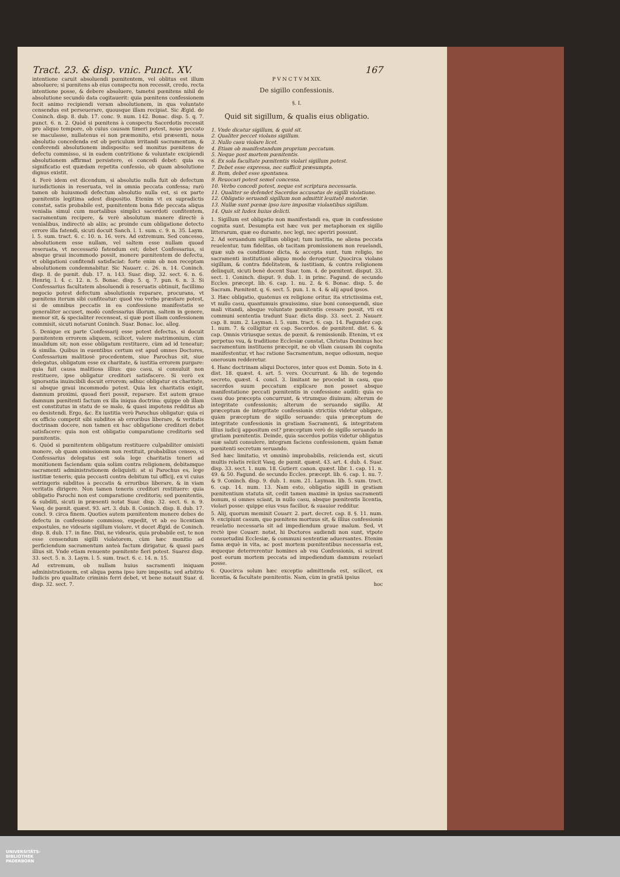Tract. 23. & disp. vnic. Punct. XV. 167
intentione caruit absoluendi pœnitentem, vel oblitus est illum absoluere; si pœnitens ab eius conspectu non recessit, credo, recta intentione posse, & debere absoluere, tametsi pœnitens nihil de absolutione secundò data cogitauerit: quia pœnitens confessionem fecit animo recipiendi veram absolutionem, in qua voluntate censendus est perseuerare, quousque illam recipiat. Sic Ægid. de Coninch. disp. 8. dub. 17. conc. 9. num. 142. Bonac. disp. 5. q. 7. punct. 6. n. 2. Quòd si pœnitens à conspectu Sacerdotis recessit pro aliquo tempore, ob cuius causam timeri potest, nouo peccato se maculasse, nullatenus ei non præmonito, etsi præsenti, noua absolutio concedenda est ob periculum irritandi sacramentum, & conferendi absolutionem indisposito: sed monitus pœnitens de defectu commisso, si in eadem contritione & voluntate excipiendi absolutionem affirmat persistere, ei concedi debet: quia ea significatio est quædam repetita confessio, ob quam absolutione dignus existit.
4. Ferè idem est dicendum, si absolutio nulla fuit ob defectum iurisdictionis in reseruata, vel in omnia peccata confessa; rarò tamen ob huiusmodi defectum absolutio nulla est, si ex parte pœnitentis legitima adest dispositio. Etenim vt ex supradictis constat, satis probabile est, pœnitentem bona fide peccata aliqua venialia simul cum mortalibus simplici sacerdoti confitentem, sacramentum recipere, & verè absolutum manere directè à venialibus, indirectè ab aliis; ac proinde cum obligatione detecto errore illa fatendi, sicuti docuit Sanch. l. 1. sum. c. 9. n. 35. Laym. l. 5. sum. tract. 6. c. 10. n. 16. vers. Ad extremum. Sed concesso, absolutionem esse nullam, vel saltem esse nullam quoad reseruata, vt necessariò fatendum est; debet Confessarius, si absque graui incommodo possit, monere pœnitentem de defectu, vt obligationi confitendi satisfaciat: forte enim ob non receptam absolutionem condemnabitur. Sic Nauarr. c. 26. n. 14. Coninch. disp. 8. de pœnit. dub. 17. n. 143. Suar. disp. 32. sect. 6. n. 6. Henriq. l. 4. c. 12. n. 5. Bonac. disp. 5. q. 7. pun. 6. n. 3. Si Confessarius facultatem absoluendi à reseruatis obtinuit, facillimo negocio potest defectum absolutionis reparare, procurans, vt pœnitens iterum sibi confiteatur: quod vno verbo præstare potest, si de omnibus peccatis in ea confessione manifestatis se generaliter accuset, modò confessarius illorum, saltem in genere, memor sit, & specialiter recenseat, si quæ post illam confessionem commisit, sicuti notarunt Coninch. Suar. Bonac. loc. alleg.
5. Denique ex parte Confessarij esse potest defectus, si docuit pœnitentem errorem aliquem, scilicet, valere matrimonium, cùm inualidum sit; non esse obligatum restituere, cùm ad id teneatur; & similia. Quibus in euentibus certum est apud omnes Doctores, Confessarium malitiosè procedentem, siue Parochus sit, siue delegatus, obligatum esse ex charitate, & iustitia errorem purgare: quia fuit causa malitiosa illius: quo casu, si consuluit non restituere, ipse obligatur creditori satisfacere. Si verò ex ignorantia inuincibili docuit errorem; adhuc obligatur ex charitate, si absque graui incommodo potest. Quia lex charitatis exigit, damnum proximi, quoad fieri possit, reparare. Est autem graue damnum pœnitenti factum ex illa iniqua doctrina: quippe ob illam est constitutus in statu de se malo, & quasi impotens redditus ab eo desistendi. Ergo, &c. Ex iustitia verò Parochus obligatur: quia ei ex officio competit sibi subditos ab erroribus liberare, & veritatis doctrinam docere, non tamen ex hac obligatione creditori debet satisfacere: quia non est obligatio comparatione creditoris sed pœnitentis.
6. Quòd si pœnitentem obligatum restituere culpabiliter omisisti monere, ob quam omissionem non restituit, probabilius censeo, si Confessarius delegatus est sola lege charitatis teneri ad monitionem faciendam: quia solùm contra religionem, debitamque sacramenti administrationem deliquisti: at si Parochus es, lege iustitiæ teneris; quia peccasti contra debitum tui officij, ex vi cuius astringeris subditos à peccatis & erroribus liberare, & in viam veritatis dirigere. Non tamen teneris creditori restituere: quia obligatio Parochi non est comparatione creditoris; sed pœnitentis, & subditi, sicuti in præsenti notat Suar. disp. 32. sect. 6. n. 9. Vasq. de pœnit. quæst. 93. art. 3. dub. 8. Coninch. disp. 8. dub. 17. concl. 9. circa finem. Quoties autem pœnitentem monere debes de defectu in confessione commisso, expedit, vt ab eo licentiam expostules, ne videaris sigillum violare, vt docet Ægid. de Coninch. disp. 8. dub. 17. in fine. Dixi, ne videaris, quia probabile est, te non esse censendum sigilli violatorem, cùm hæc monitio ad perficiendum sacramentum anteà factum dirigatur, & quasi pars illius sit. Vnde etiam renuente pœnitente fieri potest. Suarez disp. 33. sect. 5. n. 3. Laym. l. 5. sum. tract. 6. c. 14. n. 15.
Ad extremum, ob nullam huius sacramenti iniquam administrationem, est aliqua pœna ipso iure imposita; sed arbitrio Iudicis pro qualitate criminis ferri debet, vt bene notauit Suar. d. disp. 32. sect. 7.
P V N C T V M XIX.
De sigillo confessionis.
§. I.
Quid sit sigillum, & qualis eius obligatio.
1. Vnde dicatur sigillum, & quid sit.
2. Qualiter peccet violans sigillum.
3. Nullo casu violare licet.
4. Etiam ob manifestandum proprium peccatum.
5. Neque post mortem pœnitentis.
6. Ex sola facultate pœnitentis violari sigillum potest.
7. Debet esse expressa, nec sufficit præsumpta.
8. Item, debet esse spontanea.
9. Reuocari potest semel concessa.
10. Verbo concedi potest, neque est scriptura necessaria.
11. Qualiter se defendet Sacerdos accusatus de sigilli violatione.
12. Obligatio seruandi sigillum non admittit leuitatē materiæ.
13. Nullæ sunt pœnæ ipso iure impositæ violantibus sigillum.
14. Quis sit Iudex huius delicti.
1. Sigillum est obligatio non manifestandi ea, quæ in confessione cognita sunt. Desumpta est hæc vox per metaphoram ex sigillo litterarum, quæ eo durante, nec legi, nec aperiri possunt.
2. Ad seruandum sigillum obligat; tum iustitia, ne aliena peccata reuelentur, tum fidelitas, ob tacitam promissionem non reuelandi, quæ sub ea conditione dicta, & accepta sunt, tum religio, ne sacramenti institutioni aliquo modo derogetur. Quocirca violans sigillum, & contra fidelitatem, & iustitiam, & contra religionem delinquit, sicuti benè docent Suar. tom. 4. de pœnitent. disput. 33. sect. 1. Coninch. disput. 9. dub. 1. in princ. Fagund. de secundo Eccles. præcept. lib. 6. cap. 1. nu. 2. & 6. Bonac. disp. 5. de Sacram. Pœnitent. q. 6. sect. 5. pun. 1. n. 4. & alij apud ipsos.
3. Hæc obligatio, quatenus ex religione oritur, ita strictissima est, vt nullo casu, quantumuis grauissimo, siue boni consequendi, siue mali vitandi, absque voluntate pœnitentis cessare possit, vti ex communi sententia tradunt Suar. dicta disp. 33. sect. 2. Nauarr. cap. 8. num. 2. Layman. l. 5. sum. tract. 6. cap. 14. Fagundez cap. 1. num. 7. & colligitur ex cap. Sacerdos. de pœnitent. dist. 6. & cap. Omnis vtriusque sexus. de pœnit. & remissionib. Etenim, vt ex perpetuo vsu, & traditione Ecclesiæ constat, Christus Dominus hoc sacramentum instituens præcepit, ne ob vllam causam ibi cognita manifestentur, vt hac ratione Sacramentum, neque odiosum, neque onerosum redderetur.
4. Hanc doctrinam aliqui Doctores, inter quos est Domin. Soto in 4. dist. 18. quæst. 4. art. 5. vers. Occurrunt. & lib. de tegendo secreto, quæst. 4. concl. 3. limitant ne procedat in casu, quo sacerdos suum peccatum explicare non posset absque manifestatione peccati pœnitentis in confessione auditi: quia eo casu duo præcepta concurrunt, & vtrumque diuinum; alterum de integritate confessionis; alterum de seruando sigillo. At præceptum de integritate confessionis strictiùs videtur obligare, quàm præceptum de sigillo seruando: quia præceptum de integritate confessionis in gratiam Sacramenti, & integritatem illius iudicij appositum est? præceptum verò de sigillo seruando in gratiam pœnitentis. Deinde, quia sacerdos potiùs videtur obligatus suæ saluti consulere, integram faciens confessionem, quàm famæ pœnitenti secretum seruando.
Sed hæc limitatio, vt omninò improbabilis, reiicienda est, sicuti multis relatis reiicit Vasq. de pœnit. quæst. 43. art. 4. dub. 4. Suar. disp. 33. sect. 1. num. 18. Gutierr. canon. quæst. libr. 1. cap. 11. n. 49. & 50. Fagund. de secundo Eccles. præcept. lib. 6. cap. 1. nu. 7. & 9. Coninch. disp. 9. dub. 1. num. 21. Layman. lib. 5. sum. tract. 6. cap. 14. num. 13. Nam esto, obligatio sigilli in gratiam pœnitentium statuta sit, cedit tamen maximè in ipsius sacramenti bonum, si omnes sciant, in nullo casu, absque pœnitentis licentia, violari posse: quippe eius vsus facilior, & suauior redditur.
5. Alij, quorum meminit Couarr. 2. part. decret. cap. 8. §. 11. num. 9. excipiunt casum, quo pœnitens mortuus sit, & illius confessionis reuelatio necessaria sit ad impediendum graue malum. Sed, vt rectè ipse Couarr. notat, hi Doctores audiendi non sunt, vtpote consuetudini Ecclesiæ, & communi sententiæ aduersantes. Etenim fama æquè in vita, ac post mortem pœnitentibus necessaria est, æqueque deterrerentur homines ab vsu Confessionis, si scirent post eorum mortem peccata ad impediendum damnum reuelari posse.
6. Quocirca solum hæc exceptio admittenda est, scilicet, ex licentia, & facultate pœnitentis. Nam, cùm in gratiā ipsius
hoc
UNIVERSITÄTS-
BIBLIOTHEK
PADERBORN